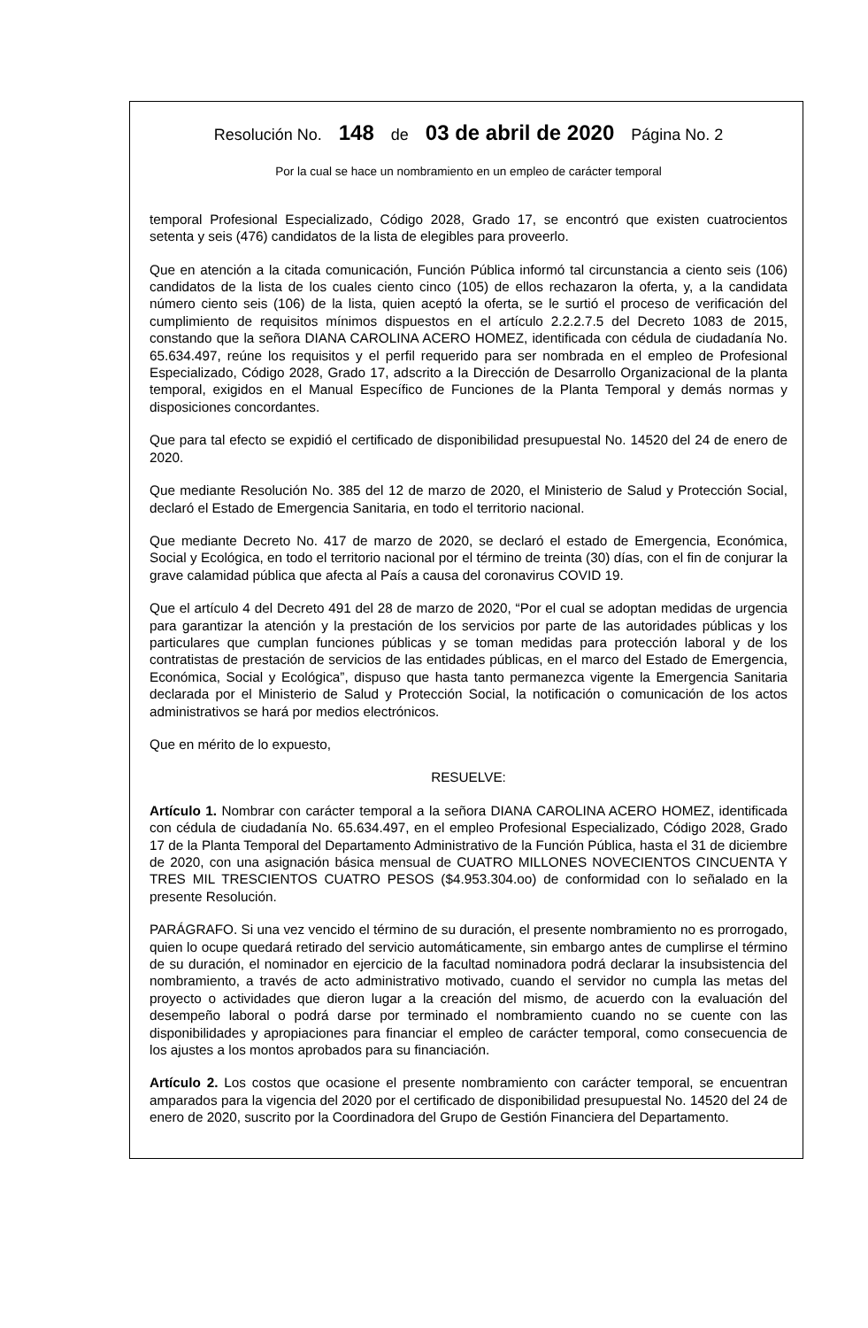Resolución No. 148 de 03 de abril de 2020 Página No. 2
Por la cual se hace un nombramiento en un empleo de carácter temporal
temporal Profesional Especializado, Código 2028, Grado 17, se encontró que existen cuatrocientos setenta y seis (476) candidatos de la lista de elegibles para proveerlo.
Que en atención a la citada comunicación, Función Pública informó tal circunstancia a ciento seis (106) candidatos de la lista de los cuales ciento cinco (105) de ellos rechazaron la oferta, y, a la candidata número ciento seis (106) de la lista, quien aceptó la oferta, se le surtió el proceso de verificación del cumplimiento de requisitos mínimos dispuestos en el artículo 2.2.2.7.5 del Decreto 1083 de 2015, constando que la señora DIANA CAROLINA ACERO HOMEZ, identificada con cédula de ciudadanía No. 65.634.497, reúne los requisitos y el perfil requerido para ser nombrada en el empleo de Profesional Especializado, Código 2028, Grado 17, adscrito a la Dirección de Desarrollo Organizacional de la planta temporal, exigidos en el Manual Específico de Funciones de la Planta Temporal y demás normas y disposiciones concordantes.
Que para tal efecto se expidió el certificado de disponibilidad presupuestal No. 14520 del 24 de enero de 2020.
Que mediante Resolución No. 385 del 12 de marzo de 2020, el Ministerio de Salud y Protección Social, declaró el Estado de Emergencia Sanitaria, en todo el territorio nacional.
Que mediante Decreto No. 417 de marzo de 2020, se declaró el estado de Emergencia, Económica, Social y Ecológica, en todo el territorio nacional por el término de treinta (30) días, con el fin de conjurar la grave calamidad pública que afecta al País a causa del coronavirus COVID 19.
Que el artículo 4 del Decreto 491 del 28 de marzo de 2020, “Por el cual se adoptan medidas de urgencia para garantizar la atención y la prestación de los servicios por parte de las autoridades públicas y los particulares que cumplan funciones públicas y se toman medidas para protección laboral y de los contratistas de prestación de servicios de las entidades públicas, en el marco del Estado de Emergencia, Económica, Social y Ecológica”, dispuso que hasta tanto permanezca vigente la Emergencia Sanitaria declarada por el Ministerio de Salud y Protección Social, la notificación o comunicación de los actos administrativos se hará por medios electrónicos.
Que en mérito de lo expuesto,
RESUELVE:
Artículo 1. Nombrar con carácter temporal a la señora DIANA CAROLINA ACERO HOMEZ, identificada con cédula de ciudadanía No. 65.634.497, en el empleo Profesional Especializado, Código 2028, Grado 17 de la Planta Temporal del Departamento Administrativo de la Función Pública, hasta el 31 de diciembre de 2020, con una asignación básica mensual de CUATRO MILLONES NOVECIENTOS CINCUENTA Y TRES MIL TRESCIENTOS CUATRO PESOS ($4.953.304.oo) de conformidad con lo señalado en la presente Resolución.
PARÁGRAFO. Si una vez vencido el término de su duración, el presente nombramiento no es prorrogado, quien lo ocupe quedará retirado del servicio automáticamente, sin embargo antes de cumplirse el término de su duración, el nominador en ejercicio de la facultad nominadora podrá declarar la insubsistencia del nombramiento, a través de acto administrativo motivado, cuando el servidor no cumpla las metas del proyecto o actividades que dieron lugar a la creación del mismo, de acuerdo con la evaluación del desempeño laboral o podrá darse por terminado el nombramiento cuando no se cuente con las disponibilidades y apropiaciones para financiar el empleo de carácter temporal, como consecuencia de los ajustes a los montos aprobados para su financiación.
Artículo 2. Los costos que ocasione el presente nombramiento con carácter temporal, se encuentran amparados para la vigencia del 2020 por el certificado de disponibilidad presupuestal No. 14520 del 24 de enero de 2020, suscrito por la Coordinadora del Grupo de Gestión Financiera del Departamento.